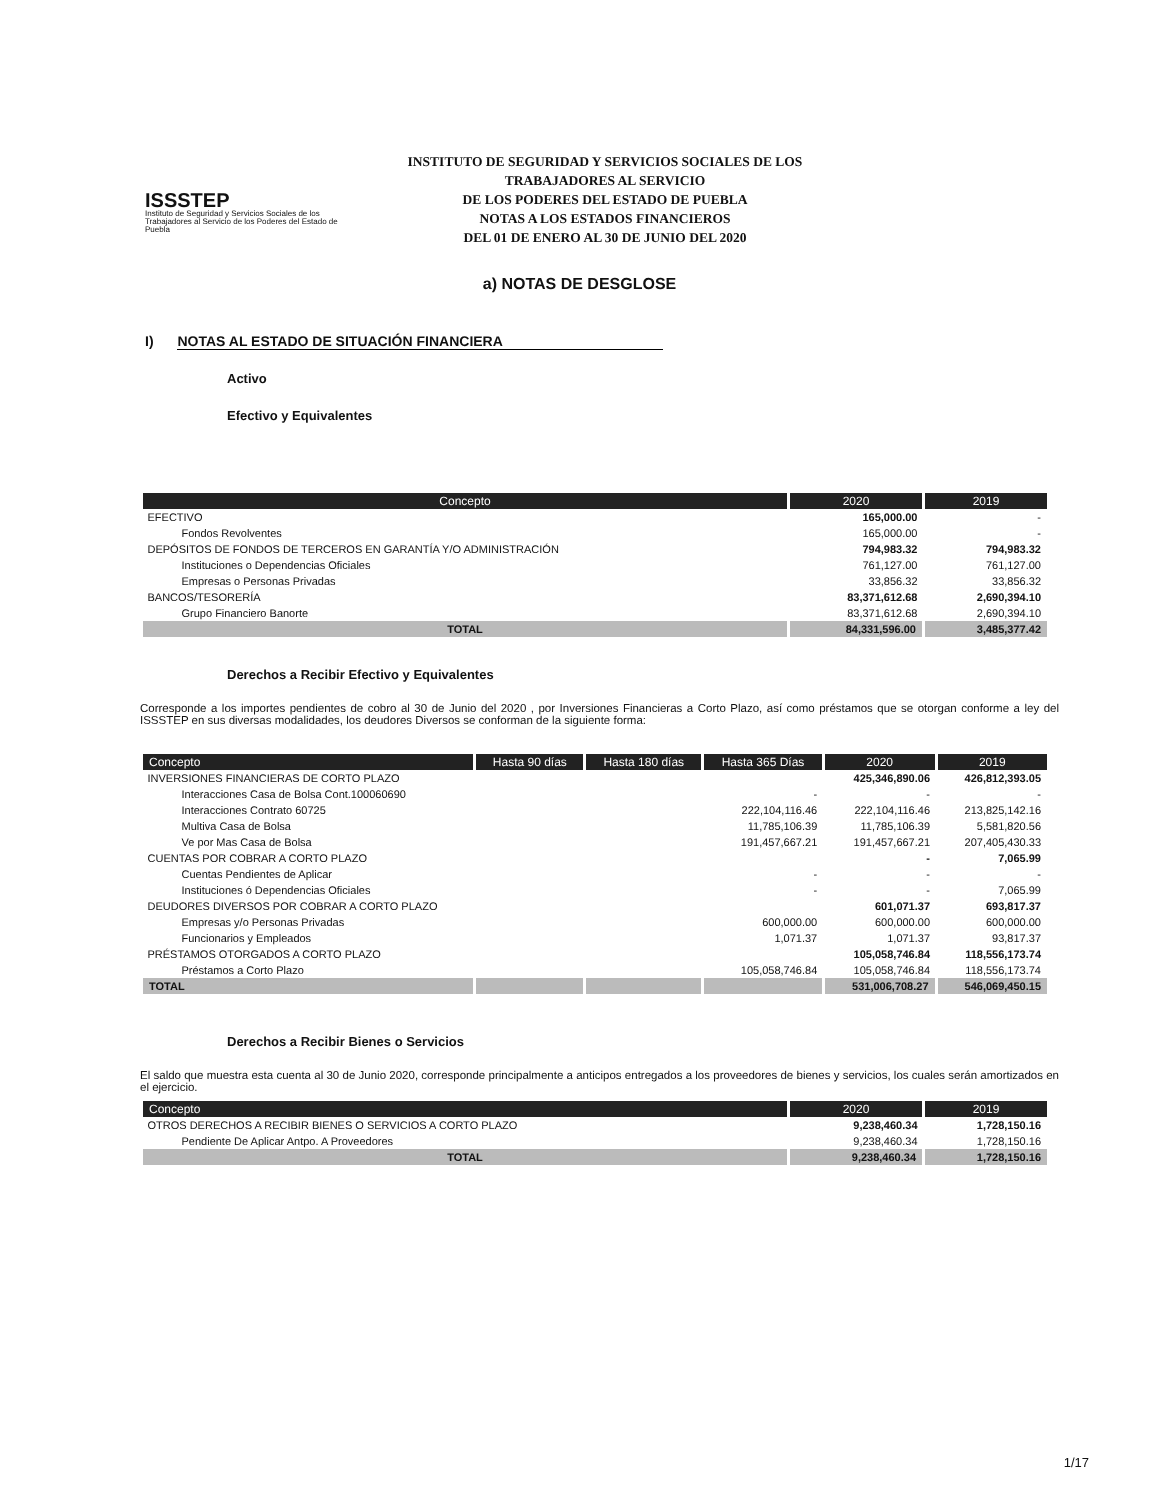ISSSTEP
Instituto de Seguridad y Servicios Sociales de los Trabajadores al Servicio de los Poderes del Estado de Puebla
INSTITUTO DE SEGURIDAD Y SERVICIOS SOCIALES DE LOS TRABAJADORES AL SERVICIO
DE LOS PODERES DEL ESTADO DE PUEBLA
NOTAS A LOS ESTADOS FINANCIEROS
DEL 01 DE ENERO AL 30 DE JUNIO DEL 2020
a) NOTAS DE DESGLOSE
I) NOTAS AL ESTADO DE SITUACIÓN FINANCIERA
Activo
Efectivo y Equivalentes
| Concepto | 2020 | 2019 |
| --- | --- | --- |
| EFECTIVO | 165,000.00 | - |
| Fondos Revolventes | 165,000.00 | - |
| DEPÓSITOS DE FONDOS DE TERCEROS EN GARANTÍA Y/O ADMINISTRACIÓN | 794,983.32 | 794,983.32 |
| Instituciones o Dependencias Oficiales | 761,127.00 | 761,127.00 |
| Empresas o Personas Privadas | 33,856.32 | 33,856.32 |
| BANCOS/TESORERÍA | 83,371,612.68 | 2,690,394.10 |
| Grupo Financiero Banorte | 83,371,612.68 | 2,690,394.10 |
| TOTAL | 84,331,596.00 | 3,485,377.42 |
Derechos a Recibir Efectivo y Equivalentes
Corresponde a los importes pendientes de cobro al 30 de Junio del 2020 , por Inversiones Financieras a Corto Plazo, así como préstamos que se otorgan conforme a ley del ISSSTEP en sus diversas modalidades, los deudores Diversos se conforman de la siguiente forma:
| Concepto | Hasta 90 días | Hasta 180 días | Hasta 365 Días | 2020 | 2019 |
| --- | --- | --- | --- | --- | --- |
| INVERSIONES FINANCIERAS DE CORTO PLAZO | | | | 425,346,890.06 | 426,812,393.05 |
| Interacciones Casa de Bolsa Cont.100060690 | | | - | - | - |
| Interacciones Contrato 60725 | | | 222,104,116.46 | 222,104,116.46 | 213,825,142.16 |
| Multiva Casa de Bolsa | | | 11,785,106.39 | 11,785,106.39 | 5,581,820.56 |
| Ve por Mas Casa de Bolsa | | | 191,457,667.21 | 191,457,667.21 | 207,405,430.33 |
| CUENTAS POR COBRAR A CORTO PLAZO | | | | - | 7,065.99 |
| Cuentas Pendientes de Aplicar | | | - | - | - |
| Instituciones ó Dependencias Oficiales | | | - | - | 7,065.99 |
| DEUDORES DIVERSOS POR COBRAR A CORTO PLAZO | | | | 601,071.37 | 693,817.37 |
| Empresas y/o Personas Privadas | | | 600,000.00 | 600,000.00 | 600,000.00 |
| Funcionarios y Empleados | | | 1,071.37 | 1,071.37 | 93,817.37 |
| PRÉSTAMOS OTORGADOS A CORTO PLAZO | | | | 105,058,746.84 | 118,556,173.74 |
| Préstamos a Corto Plazo | | | 105,058,746.84 | 105,058,746.84 | 118,556,173.74 |
| TOTAL | | | | 531,006,708.27 | 546,069,450.15 |
Derechos a Recibir Bienes o Servicios
El saldo que muestra esta cuenta al 30 de Junio 2020, corresponde principalmente a anticipos entregados a los proveedores de bienes y servicios, los cuales serán amortizados en el ejercicio.
| Concepto | 2020 | 2019 |
| --- | --- | --- |
| OTROS DERECHOS A RECIBIR BIENES O SERVICIOS A CORTO PLAZO | 9,238,460.34 | 1,728,150.16 |
| Pendiente De Aplicar Antpo. A Proveedores | 9,238,460.34 | 1,728,150.16 |
| TOTAL | 9,238,460.34 | 1,728,150.16 |
1/17